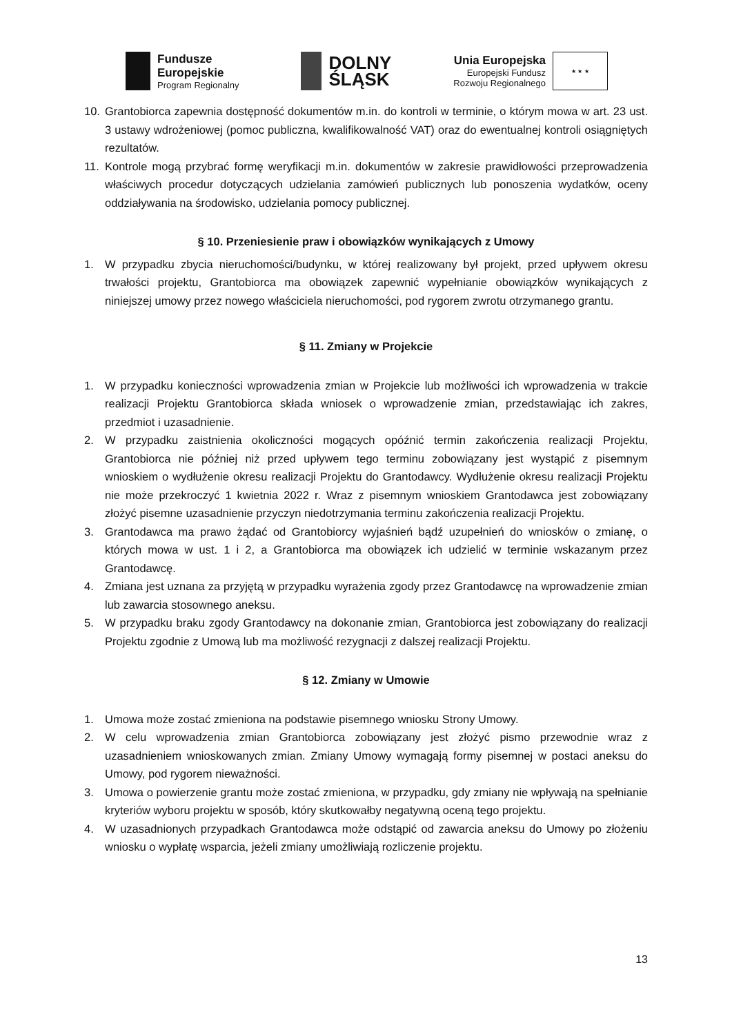Fundusze
Europejskie
Program Regionalny
DOLNY
ŚLĄSK
Unia Europejska
Europejski Fundusz
Rozwoju Regionalnego
★ ★ ★
10. Grantobiorca zapewnia dostępność dokumentów m.in. do kontroli w terminie, o którym mowa w art. 23 ust. 3 ustawy wdrożeniowej (pomoc publiczna, kwalifikowalność VAT) oraz do ewentualnej kontroli osiągniętych rezultatów.
11. Kontrole mogą przybrać formę weryfikacji m.in. dokumentów w zakresie prawidłowości przeprowadzenia właściwych procedur dotyczących udzielania zamówień publicznych lub ponoszenia wydatków, oceny oddziaływania na środowisko, udzielania pomocy publicznej.
§ 10. Przeniesienie praw i obowiązków wynikających z Umowy
1. W przypadku zbycia nieruchomości/budynku, w której realizowany był projekt, przed upływem okresu trwałości projektu, Grantobiorca ma obowiązek zapewnić wypełnianie obowiązków wynikających z niniejszej umowy przez nowego właściciela nieruchomości, pod rygorem zwrotu otrzymanego grantu.
§ 11. Zmiany w Projekcie
1. W przypadku konieczności wprowadzenia zmian w Projekcie lub możliwości ich wprowadzenia w trakcie realizacji Projektu Grantobiorca składa wniosek o wprowadzenie zmian, przedstawiając ich zakres, przedmiot i uzasadnienie.
2. W przypadku zaistnienia okoliczności mogących opóźnić termin zakończenia realizacji Projektu, Grantobiorca nie później niż przed upływem tego terminu zobowiązany jest wystąpić z pisemnym wnioskiem o wydłużenie okresu realizacji Projektu do Grantodawcy. Wydłużenie okresu realizacji Projektu nie może przekroczyć 1 kwietnia 2022 r. Wraz z pisemnym wnioskiem Grantodawca jest zobowiązany złożyć pisemne uzasadnienie przyczyn niedotrzymania terminu zakończenia realizacji Projektu.
3. Grantodawca ma prawo żądać od Grantobiorcy wyjaśnień bądź uzupełnień do wniosków o zmianę, o których mowa w ust. 1 i 2, a Grantobiorca ma obowiązek ich udzielić w terminie wskazanym przez Grantodawcę.
4. Zmiana jest uznana za przyjętą w przypadku wyrażenia zgody przez Grantodawcę na wprowadzenie zmian lub zawarcia stosownego aneksu.
5. W przypadku braku zgody Grantodawcy na dokonanie zmian, Grantobiorca jest zobowiązany do realizacji Projektu zgodnie z Umową lub ma możliwość rezygnacji z dalszej realizacji Projektu.
§ 12. Zmiany w Umowie
1. Umowa może zostać zmieniona na podstawie pisemnego wniosku Strony Umowy.
2. W celu wprowadzenia zmian Grantobiorca zobowiązany jest złożyć pismo przewodnie wraz z uzasadnieniem wnioskowanych zmian. Zmiany Umowy wymagają formy pisemnej w postaci aneksu do Umowy, pod rygorem nieważności.
3. Umowa o powierzenie grantu może zostać zmieniona, w przypadku, gdy zmiany nie wpływają na spełnianie kryteriów wyboru projektu w sposób, który skutkowałby negatywną oceną tego projektu.
4. W uzasadnionych przypadkach Grantodawca może odstąpić od zawarcia aneksu do Umowy po złożeniu wniosku o wypłatę wsparcia, jeżeli zmiany umożliwiają rozliczenie projektu.
13